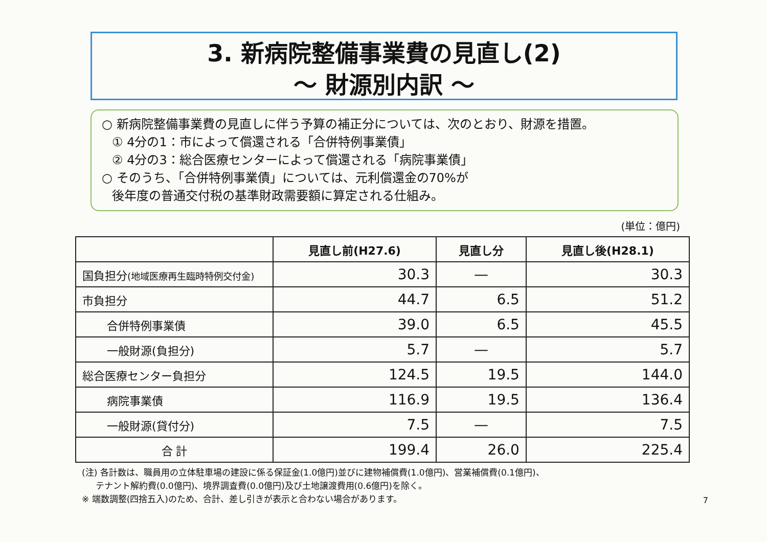3. 新病院整備事業費の見直し(2)
～ 財源別内訳 ～
○ 新病院整備事業費の見直しに伴う予算の補正分については、次のとおり、財源を措置。
① 4分の1：市によって償還される「合併特例事業債」
② 4分の3：総合医療センターによって償還される「病院事業債」
○ そのうち、「合併特例事業債」については、元利償還金の70%が
後年度の普通交付税の基準財政需要額に算定される仕組み。
(単位：億円)
| | 見直し前(H27.6) | 見直し分 | 見直し後(H28.1) |
| --- | --- | --- | --- |
| 国負担分 (地域医療再生臨時特例交付金) | 30.3 | — | 30.3 |
| 市負担分 | 44.7 | 6.5 | 51.2 |
| 合併特例事業債 | 39.0 | 6.5 | 45.5 |
| 一般財源(負担分) | 5.7 | — | 5.7 |
| 総合医療センター負担分 | 124.5 | 19.5 | 144.0 |
| 病院事業債 | 116.9 | 19.5 | 136.4 |
| 一般財源(貸付分) | 7.5 | — | 7.5 |
| 合 計 | 199.4 | 26.0 | 225.4 |
(注) 各計数は、職員用の立体駐車場の建設に係る保証金(1.0億円)並びに建物補償費(1.0億円)、営業補償費(0.1億円)、
テナント解約費(0.0億円)、境界調査費(0.0億円)及び土地譲渡費用(0.6億円)を除く。
※ 端数調整(四捨五入)のため、合計、差し引きが表示と合わない場合があります。
7